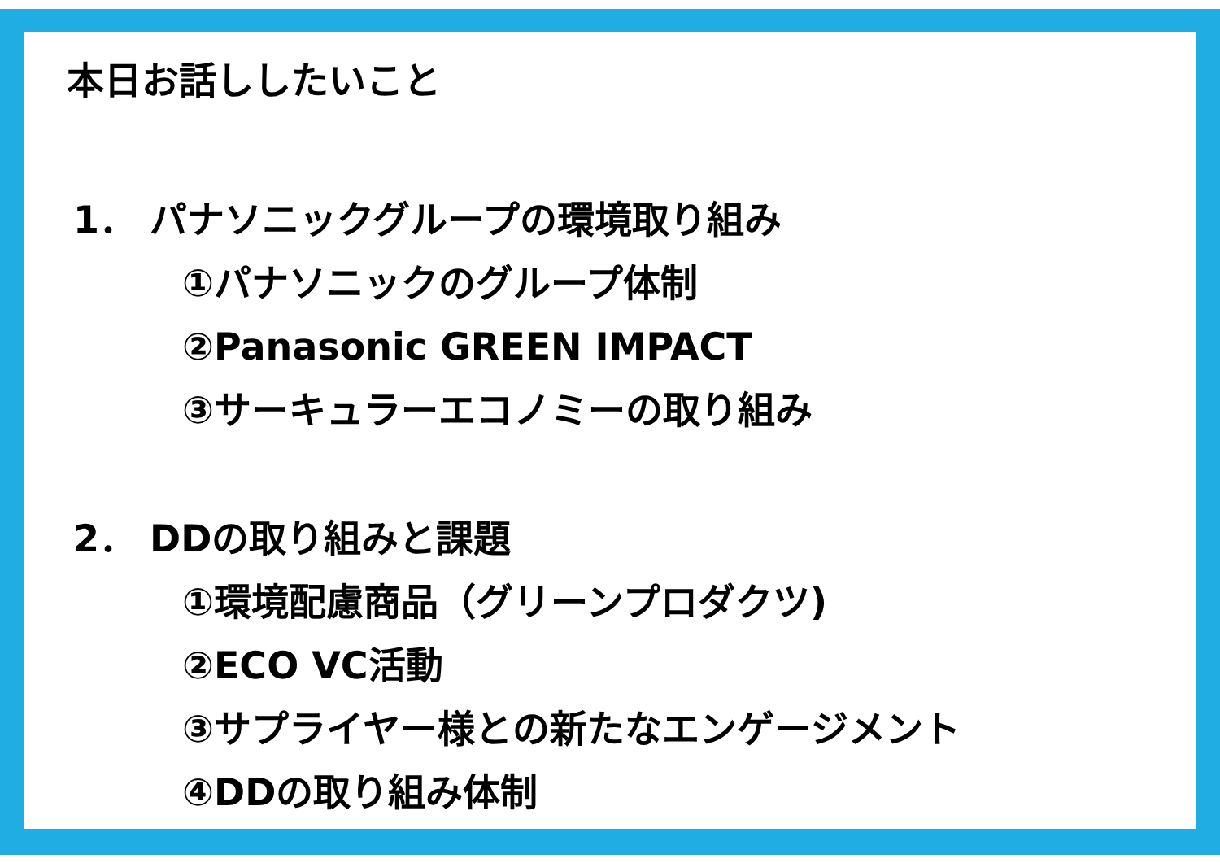本日お話ししたいこと
1． パナソニックグループの環境取り組み
①パナソニックのグループ体制
②Panasonic GREEN IMPACT
③サーキュラーエコノミーの取り組み
2． DDの取り組みと課題
①環境配慮商品（グリーンプロダクツ)
②ECO VC活動
③サプライヤー様との新たなエンゲージメント
④DDの取り組み体制